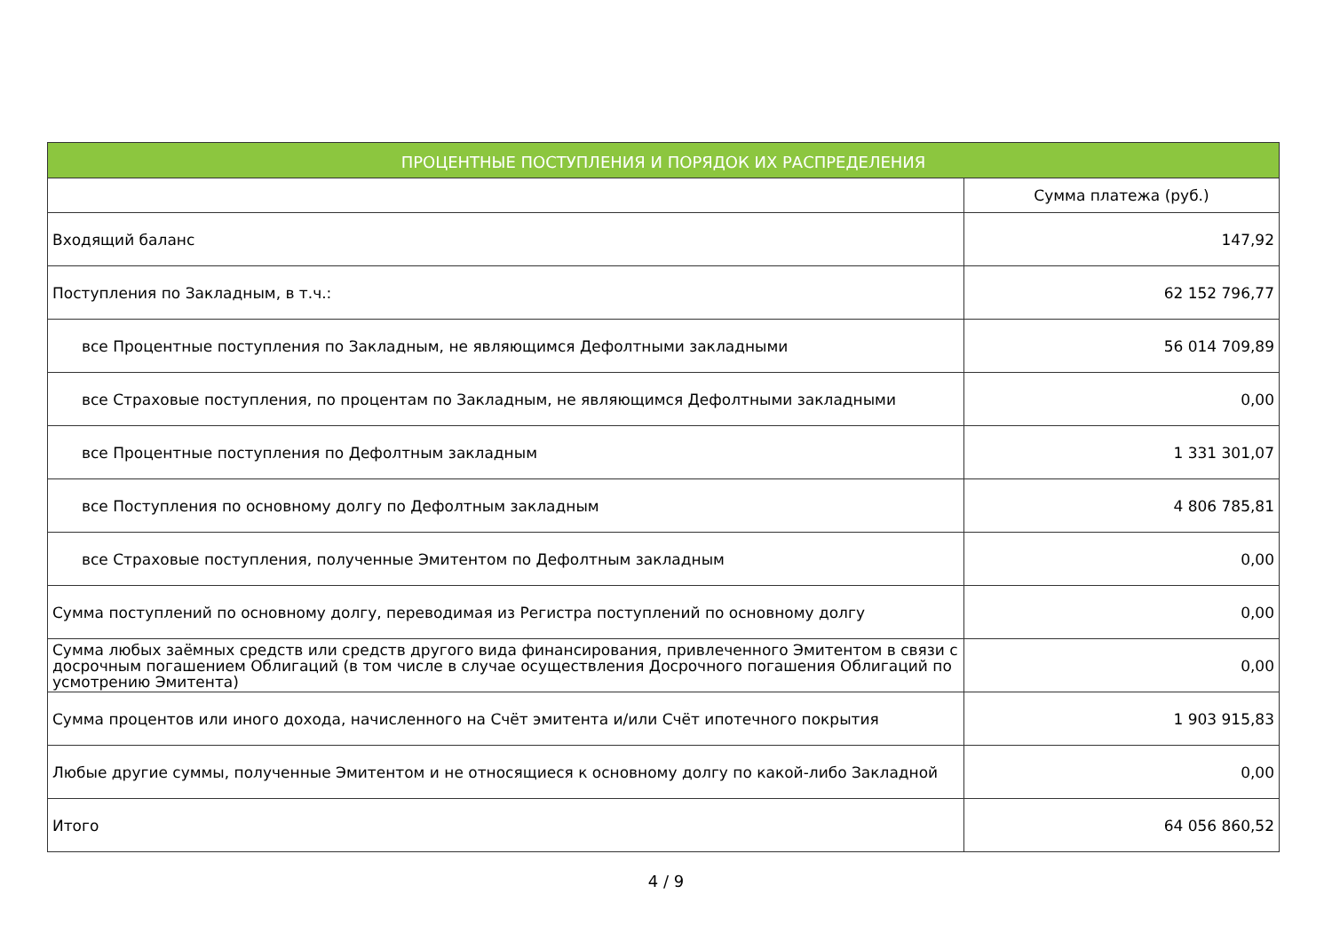| ПРОЦЕНТНЫЕ ПОСТУПЛЕНИЯ И ПОРЯДОК ИХ РАСПРЕДЕЛЕНИЯ | |
| --- | --- |
| | Сумма платежа (руб.) |
| Входящий баланс | 147,92 |
| Поступления по Закладным, в т.ч.: | 62 152 796,77 |
| все Процентные поступления по Закладным, не являющимся Дефолтными закладными | 56 014 709,89 |
| все Страховые поступления, по процентам по Закладным, не являющимся Дефолтными закладными | 0,00 |
| все Процентные поступления по Дефолтным закладным | 1 331 301,07 |
| все Поступления по основному долгу по Дефолтным закладным | 4 806 785,81 |
| все Страховые поступления, полученные Эмитентом по Дефолтным закладным | 0,00 |
| Сумма поступлений по основному долгу, переводимая из Регистра поступлений по основному долгу | 0,00 |
| Сумма любых заёмных средств или средств другого вида финансирования, привлеченного Эмитентом в связи с досрочным погашением Облигаций (в том числе в случае осуществления Досрочного погашения Облигаций по усмотрению Эмитента) | 0,00 |
| Сумма процентов или иного дохода, начисленного на Счёт эмитента и/или Счёт ипотечного покрытия | 1 903 915,83 |
| Любые другие суммы, полученные Эмитентом и не относящиеся к основному долгу по какой-либо Закладной | 0,00 |
| Итого | 64 056 860,52 |
4 / 9